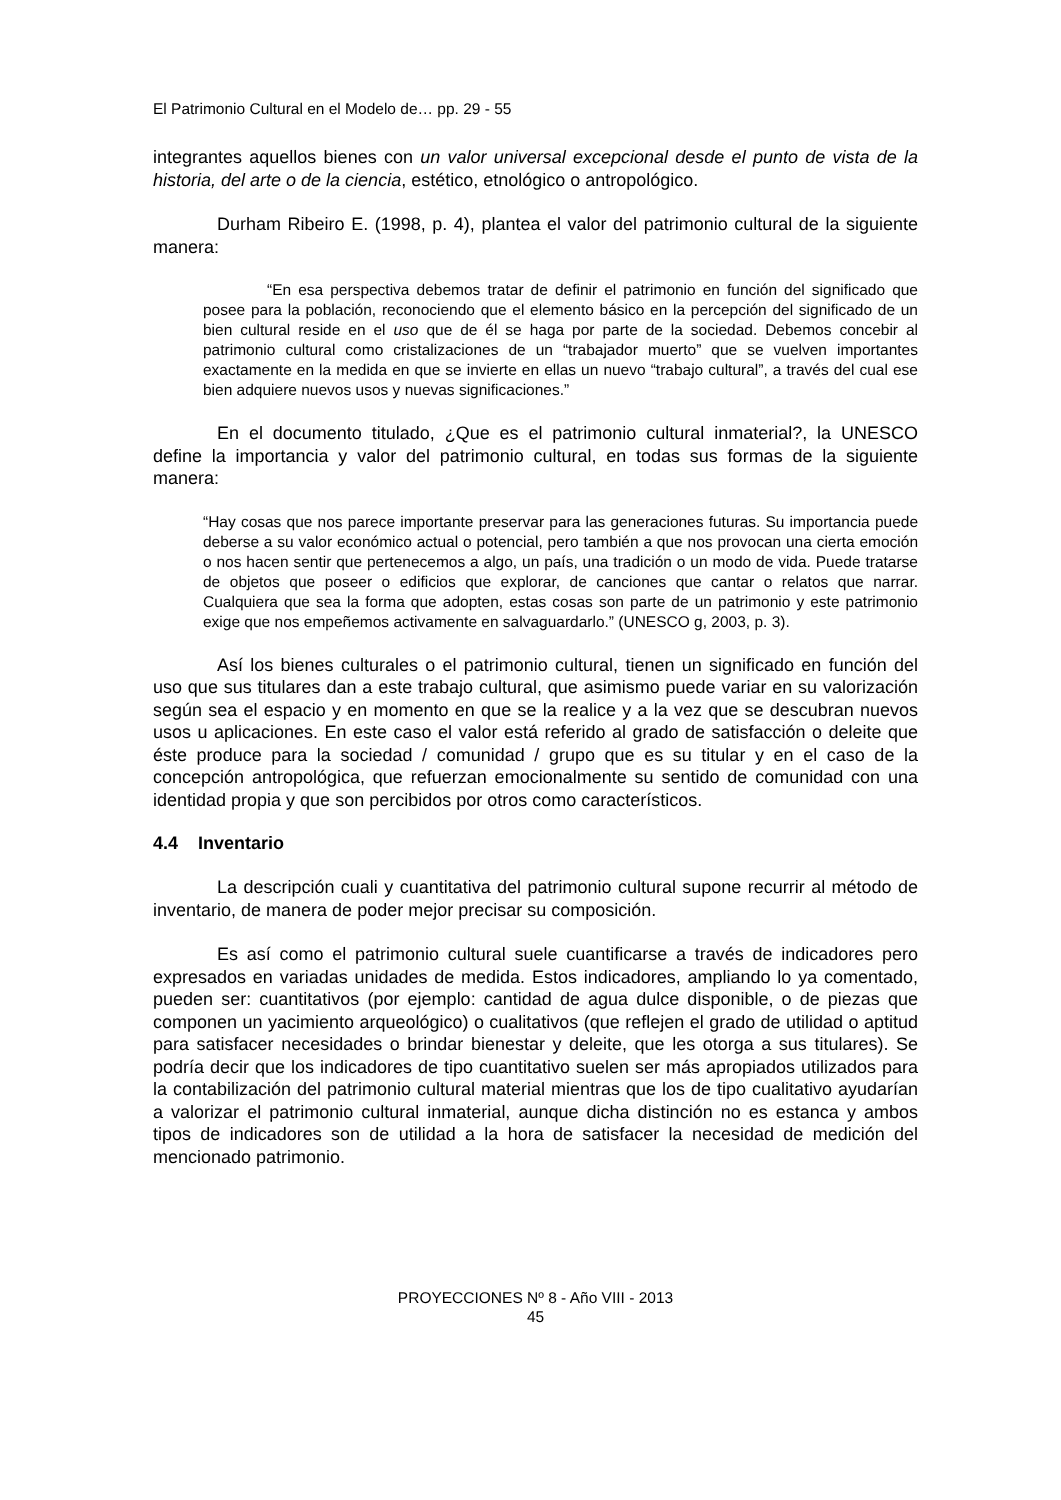El Patrimonio Cultural en el Modelo de… pp. 29 - 55
integrantes aquellos bienes con un valor universal excepcional desde el punto de vista de la historia, del arte o de la ciencia, estético, etnológico o antropológico.
Durham Ribeiro E. (1998, p. 4), plantea el valor del patrimonio cultural de la siguiente manera:
“En esa perspectiva debemos tratar de definir el patrimonio en función del significado que posee para la población, reconociendo que el elemento básico en la percepción del significado de un bien cultural reside en el uso que de él se haga por parte de la sociedad. Debemos concebir al patrimonio cultural como cristalizaciones de un “trabajador muerto” que se vuelven importantes exactamente en la medida en que se invierte en ellas un nuevo “trabajo cultural”, a través del cual ese bien adquiere nuevos usos y nuevas significaciones.”
En el documento titulado, ¿Que es el patrimonio cultural inmaterial?, la UNESCO define la importancia y valor del patrimonio cultural, en todas sus formas de la siguiente manera:
“Hay cosas que nos parece importante preservar para las generaciones futuras. Su importancia puede deberse a su valor económico actual o potencial, pero también a que nos provocan una cierta emoción o nos hacen sentir que pertenecemos a algo, un país, una tradición o un modo de vida. Puede tratarse de objetos que poseer o edificios que explorar, de canciones que cantar o relatos que narrar. Cualquiera que sea la forma que adopten, estas cosas son parte de un patrimonio y este patrimonio exige que nos empeñemos activamente en salvaguardarlo.” (UNESCO g, 2003, p. 3).
Así los bienes culturales o el patrimonio cultural, tienen un significado en función del uso que sus titulares dan a este trabajo cultural, que asimismo puede variar en su valorización según sea el espacio y en momento en que se la realice y a la vez que se descubran nuevos usos u aplicaciones. En este caso el valor está referido al grado de satisfacción o deleite que éste produce para la sociedad / comunidad / grupo que es su titular y en el caso de la concepción antropológica, que refuerzan emocionalmente su sentido de comunidad con una identidad propia y que son percibidos por otros como característicos.
4.4 Inventario
La descripción cuali y cuantitativa del patrimonio cultural supone recurrir al método de inventario, de manera de poder mejor precisar su composición.
Es así como el patrimonio cultural suele cuantificarse a través de indicadores pero expresados en variadas unidades de medida. Estos indicadores, ampliando lo ya comentado, pueden ser: cuantitativos (por ejemplo: cantidad de agua dulce disponible, o de piezas que componen un yacimiento arqueológico) o cualitativos (que reflejen el grado de utilidad o aptitud para satisfacer necesidades o brindar bienestar y deleite, que les otorga a sus titulares). Se podría decir que los indicadores de tipo cuantitativo suelen ser más apropiados utilizados para la contabilización del patrimonio cultural material mientras que los de tipo cualitativo ayudarían a valorizar el patrimonio cultural inmaterial, aunque dicha distinción no es estanca y ambos tipos de indicadores son de utilidad a la hora de satisfacer la necesidad de medición del mencionado patrimonio.
PROYECCIONES Nº 8 - Año VIII - 2013
45